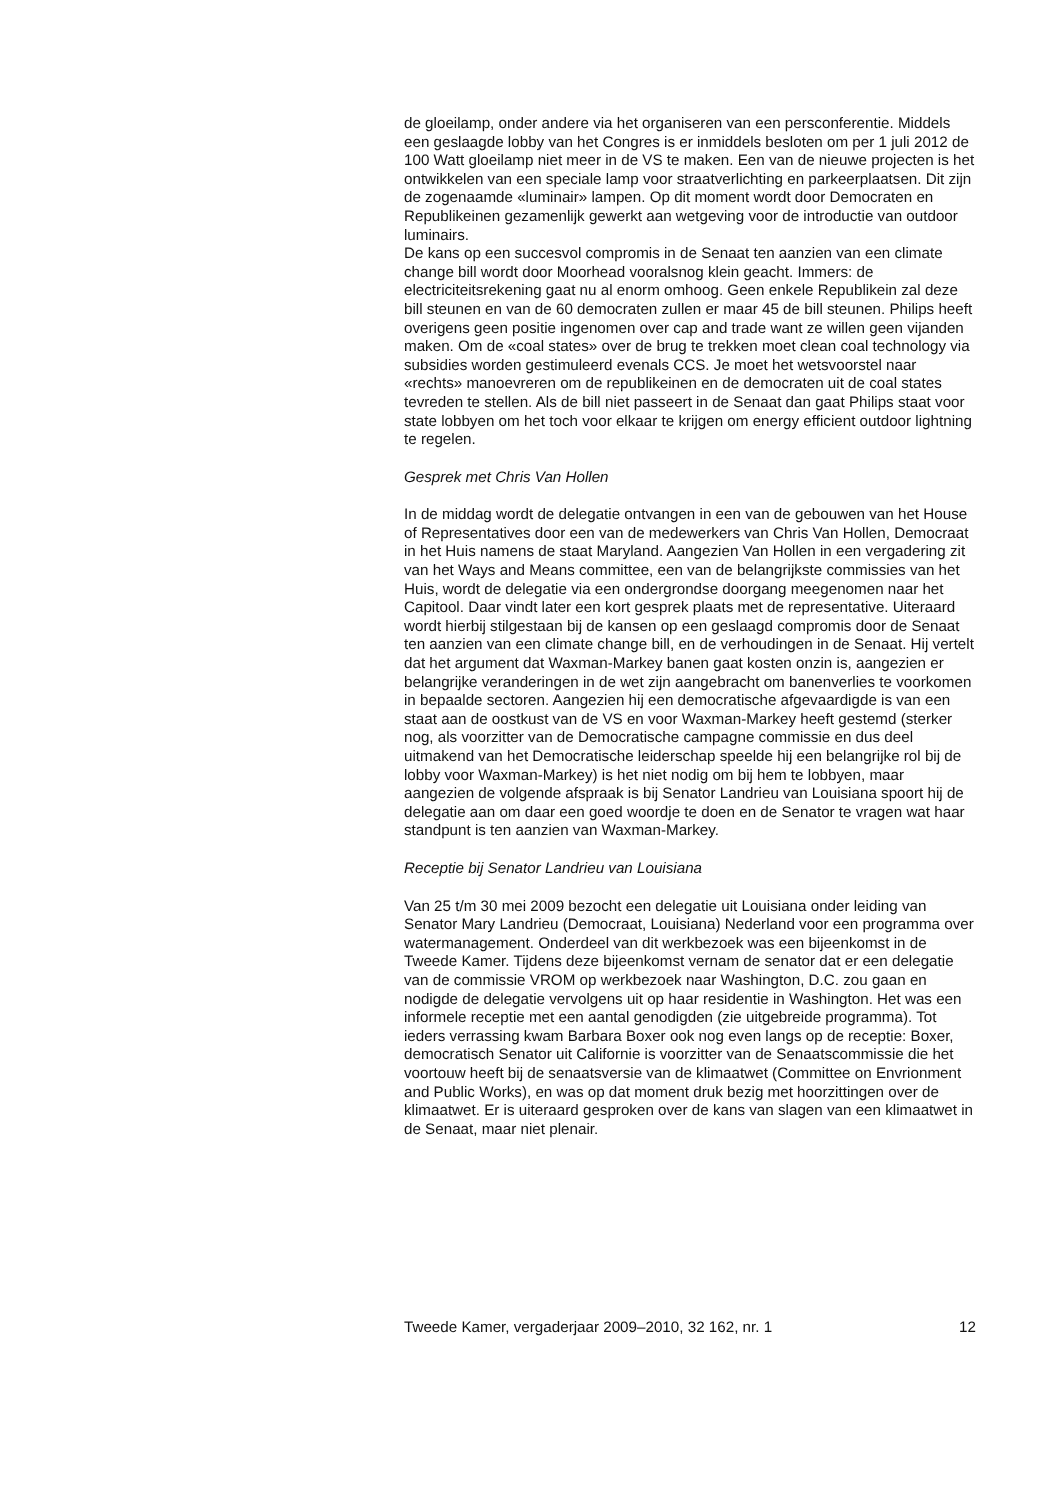de gloeilamp, onder andere via het organiseren van een persconferentie. Middels een geslaagde lobby van het Congres is er inmiddels besloten om per 1 juli 2012 de 100 Watt gloeilamp niet meer in de VS te maken. Een van de nieuwe projecten is het ontwikkelen van een speciale lamp voor straatverlichting en parkeerplaatsen. Dit zijn de zogenaamde «luminair» lampen. Op dit moment wordt door Democraten en Republikeinen gezamenlijk gewerkt aan wetgeving voor de introductie van outdoor luminairs.
De kans op een succesvol compromis in de Senaat ten aanzien van een climate change bill wordt door Moorhead vooralsnog klein geacht. Immers: de electriciteitsrekening gaat nu al enorm omhoog. Geen enkele Republikein zal deze bill steunen en van de 60 democraten zullen er maar 45 de bill steunen. Philips heeft overigens geen positie ingenomen over cap and trade want ze willen geen vijanden maken. Om de «coal states» over de brug te trekken moet clean coal technology via subsidies worden gestimuleerd evenals CCS. Je moet het wetsvoorstel naar «rechts» manoevreren om de republikeinen en de democraten uit de coal states tevreden te stellen. Als de bill niet passeert in de Senaat dan gaat Philips staat voor state lobbyen om het toch voor elkaar te krijgen om energy efficient outdoor lightning te regelen.
Gesprek met Chris Van Hollen
In de middag wordt de delegatie ontvangen in een van de gebouwen van het House of Representatives door een van de medewerkers van Chris Van Hollen, Democraat in het Huis namens de staat Maryland. Aangezien Van Hollen in een vergadering zit van het Ways and Means committee, een van de belangrijkste commissies van het Huis, wordt de delegatie via een ondergrondse doorgang meegenomen naar het Capitool. Daar vindt later een kort gesprek plaats met de representative. Uiteraard wordt hierbij stilgestaan bij de kansen op een geslaagd compromis door de Senaat ten aanzien van een climate change bill, en de verhoudingen in de Senaat. Hij vertelt dat het argument dat Waxman-Markey banen gaat kosten onzin is, aangezien er belangrijke veranderingen in de wet zijn aangebracht om banenverlies te voorkomen in bepaalde sectoren. Aangezien hij een democratische afgevaardigde is van een staat aan de oostkust van de VS en voor Waxman-Markey heeft gestemd (sterker nog, als voorzitter van de Democratische campagne commissie en dus deel uitmakend van het Democratische leiderschap speelde hij een belangrijke rol bij de lobby voor Waxman-Markey) is het niet nodig om bij hem te lobbyen, maar aangezien de volgende afspraak is bij Senator Landrieu van Louisiana spoort hij de delegatie aan om daar een goed woordje te doen en de Senator te vragen wat haar standpunt is ten aanzien van Waxman-Markey.
Receptie bij Senator Landrieu van Louisiana
Van 25 t/m 30 mei 2009 bezocht een delegatie uit Louisiana onder leiding van Senator Mary Landrieu (Democraat, Louisiana) Nederland voor een programma over watermanagement. Onderdeel van dit werkbezoek was een bijeenkomst in de Tweede Kamer. Tijdens deze bijeenkomst vernam de senator dat er een delegatie van de commissie VROM op werkbezoek naar Washington, D.C. zou gaan en nodigde de delegatie vervolgens uit op haar residentie in Washington. Het was een informele receptie met een aantal genodigden (zie uitgebreide programma). Tot ieders verrassing kwam Barbara Boxer ook nog even langs op de receptie: Boxer, democratisch Senator uit Californie is voorzitter van de Senaatscommissie die het voortouw heeft bij de senaatsversie van de klimaatwet (Committee on Envrionment and Public Works), en was op dat moment druk bezig met hoorzittingen over de klimaatwet. Er is uiteraard gesproken over de kans van slagen van een klimaatwet in de Senaat, maar niet plenair.
Tweede Kamer, vergaderjaar 2009–2010, 32 162, nr. 1 12